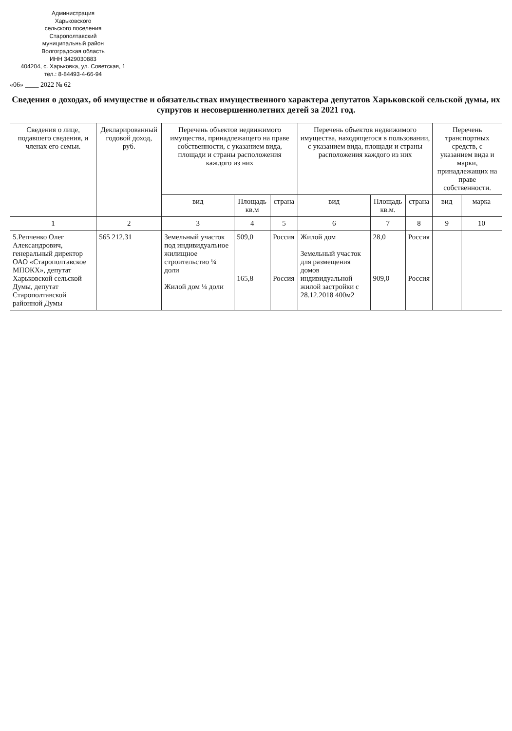Администрация
Харьковского
сельского поселения
Старополтавский
муниципальный район
Волгоградская область
ИНН 3429030883
404204, с. Харьковка, ул. Советская, 1
тел.: 8-84493-4-66-94
«06» ____ 2022 № 62
Сведения о доходах, об имуществе и обязательствах имущественного характера депутатов Харьковской сельской думы, их супругов и несовершеннолетних детей за 2021 год.
| Сведения о лице, подавшего сведения, и членах его семьи. | Декларированный годовой доход, руб. | Перечень объектов недвижимого имущества, принадлежащего на праве собственности, с указанием вида, площади и страны расположения каждого из них | | | Перечень объектов недвижимого имущества, находящегося в пользовании, с указанием вида, площади и страны расположения каждого из них | | | Перечень транспортных средств, с указанием вида и марки, принадлежащих на праве собственности. | |
| --- | --- | --- | --- | --- | --- | --- | --- | --- | --- |
| | | вид | Площадь кв.м | страна | вид | Площадь кв.м. | страна | вид | марка |
| 1 | 2 | 3 | 4 | 5 | 6 | 7 | 8 | 9 | 10 |
| 5.Репченко Олег Александрович, генеральный директор ОАО «Старополтавское МПОКХ», депутат Харьковской сельской Думы, депутат Старополтавской районной Думы | 565 212,31 | Земельный участок под индивидуальное жилищное строительство ¼ доли Жилой дом ¼ доли | 509,0 165,8 | Россия Россия | Жилой дом Земельный участок для размещения домов индивидуальной жилой застройки с 28.12.2018 400м2 | 28,0 909,0 | Россия Россия | | |